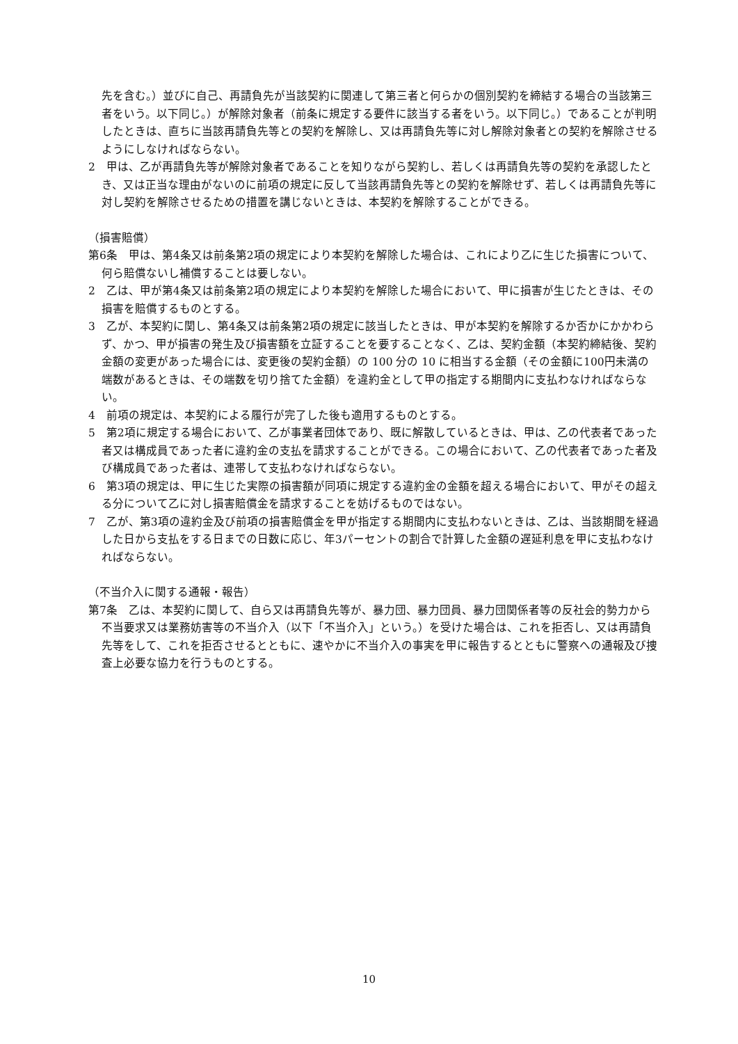先を含む。）並びに自己、再請負先が当該契約に関連して第三者と何らかの個別契約を締結する場合の当該第三者をいう。以下同じ。）が解除対象者（前条に規定する要件に該当する者をいう。以下同じ。）であることが判明したときは、直ちに当該再請負先等との契約を解除し、又は再請負先等に対し解除対象者との契約を解除させるようにしなければならない。
2　甲は、乙が再請負先等が解除対象者であることを知りながら契約し、若しくは再請負先等の契約を承認したとき、又は正当な理由がないのに前項の規定に反して当該再請負先等との契約を解除せず、若しくは再請負先等に対し契約を解除させるための措置を講じないときは、本契約を解除することができる。
（損害賠償）
第6条　甲は、第4条又は前条第2項の規定により本契約を解除した場合は、これにより乙に生じた損害について、何ら賠償ないし補償することは要しない。
2　乙は、甲が第4条又は前条第2項の規定により本契約を解除した場合において、甲に損害が生じたときは、その損害を賠償するものとする。
3　乙が、本契約に関し、第4条又は前条第2項の規定に該当したときは、甲が本契約を解除するか否かにかかわらず、かつ、甲が損害の発生及び損害額を立証することを要することなく、乙は、契約金額（本契約締結後、契約金額の変更があった場合には、変更後の契約金額）の 100 分の 10 に相当する金額（その金額に100円未満の端数があるときは、その端数を切り捨てた金額）を違約金として甲の指定する期間内に支払わなければならない。
4　前項の規定は、本契約による履行が完了した後も適用するものとする。
5　第2項に規定する場合において、乙が事業者団体であり、既に解散しているときは、甲は、乙の代表者であった者又は構成員であった者に違約金の支払を請求することができる。この場合において、乙の代表者であった者及び構成員であった者は、連帯して支払わなければならない。
6　第3項の規定は、甲に生じた実際の損害額が同項に規定する違約金の金額を超える場合において、甲がその超える分について乙に対し損害賠償金を請求することを妨げるものではない。
7　乙が、第3項の違約金及び前項の損害賠償金を甲が指定する期間内に支払わないときは、乙は、当該期間を経過した日から支払をする日までの日数に応じ、年3パーセントの割合で計算した金額の遅延利息を甲に支払わなければならない。
（不当介入に関する通報・報告）
第7条　乙は、本契約に関して、自ら又は再請負先等が、暴力団、暴力団員、暴力団関係者等の反社会的勢力から不当要求又は業務妨害等の不当介入（以下「不当介入」という。）を受けた場合は、これを拒否し、又は再請負先等をして、これを拒否させるとともに、速やかに不当介入の事実を甲に報告するとともに警察への通報及び捜査上必要な協力を行うものとする。
10